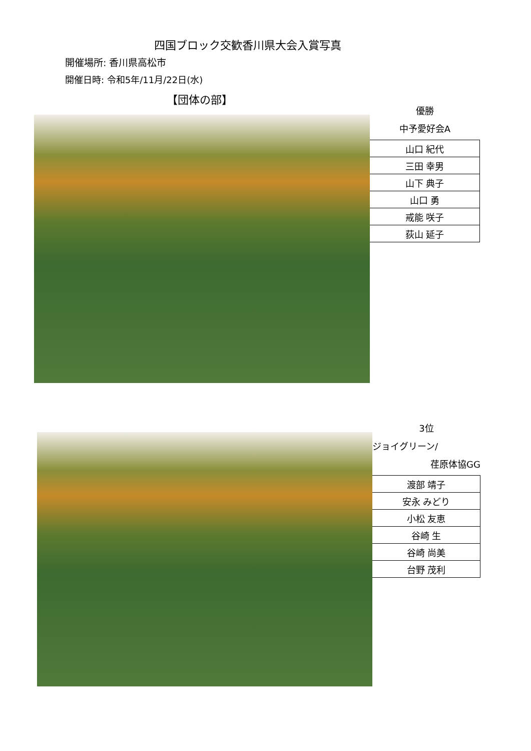四国ブロック交歓香川県大会入賞写真
開催場所: 香川県高松市
開催日時: 令和5年/11月/22日(水)
【団体の部】
優勝
中予愛好会A
| 山口 紀代 |
| 三田 幸男 |
| 山下 典子 |
| 山口 勇 |
| 戒能 咲子 |
| 荻山 延子 |
3位
ジョイグリーン/
荏原体協GG
| 渡部 靖子 |
| 安永 みどり |
| 小松 友恵 |
| 谷崎 生 |
| 谷崎 尚美 |
| 台野 茂利 |